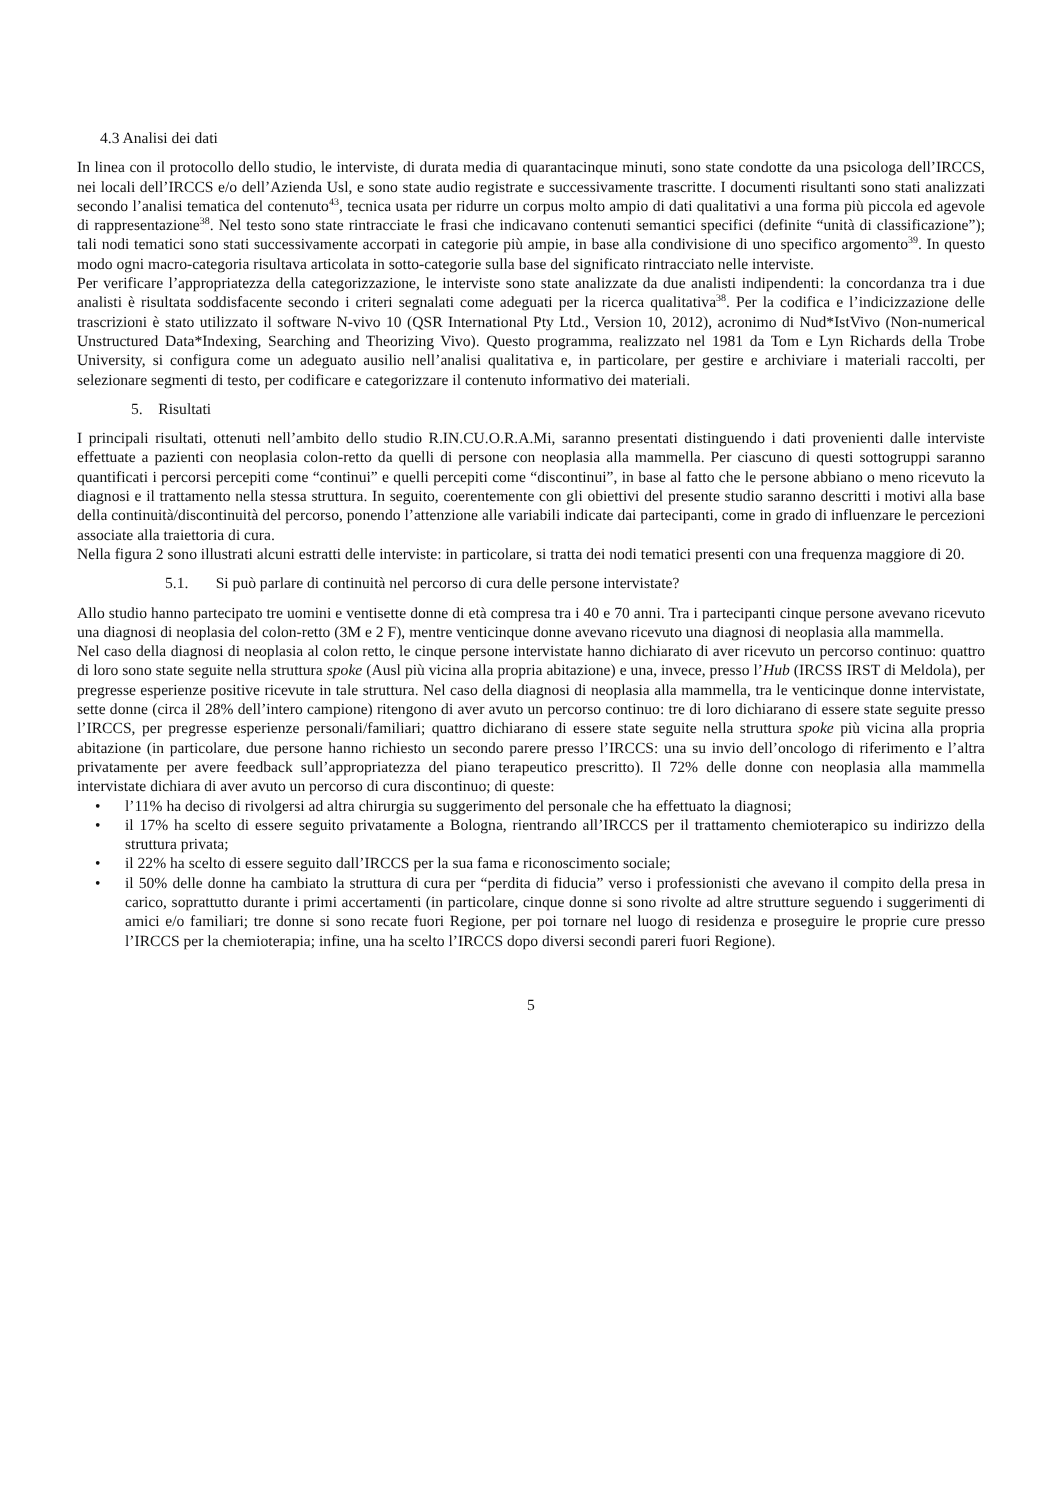4.3 Analisi dei dati
In linea con il protocollo dello studio, le interviste, di durata media di quarantacinque minuti, sono state condotte da una psicologa dell’IRCCS, nei locali dell’IRCCS e/o dell’Azienda Usl, e sono state audio registrate e successivamente trascritte. I documenti risultanti sono stati analizzati secondo l’analisi tematica del contenuto<sup>43</sup>, tecnica usata per ridurre un corpus molto ampio di dati qualitativi a una forma più piccola ed agevole di rappresentazione<sup>38</sup>. Nel testo sono state rintracciate le frasi che indicavano contenuti semantici specifici (definite “unità di classificazione”); tali nodi tematici sono stati successivamente accorpati in categorie più ampie, in base alla condivisione di uno specifico argomento<sup>39</sup>. In questo modo ogni macro-categoria risultava articolata in sotto-categorie sulla base del significato rintracciato nelle interviste.
Per verificare l’appropriatezza della categorizzazione, le interviste sono state analizzate da due analisti indipendenti: la concordanza tra i due analisti è risultata soddisfacente secondo i criteri segnalati come adeguati per la ricerca qualitativa<sup>38</sup>. Per la codifica e l’indicizzazione delle trascrizioni è stato utilizzato il software N-vivo 10 (QSR International Pty Ltd., Version 10, 2012), acronimo di Nud*IstVivo (Non-numerical Unstructured Data*Indexing, Searching and Theorizing Vivo). Questo programma, realizzato nel 1981 da Tom e Lyn Richards della Trobe University, si configura come un adeguato ausilio nell’analisi qualitativa e, in particolare, per gestire e archiviare i materiali raccolti, per selezionare segmenti di testo, per codificare e categorizzare il contenuto informativo dei materiali.
5. Risultati
I principali risultati, ottenuti nell’ambito dello studio R.IN.CU.O.R.A.Mi, saranno presentati distinguendo i dati provenienti dalle interviste effettuate a pazienti con neoplasia colon-retto da quelli di persone con neoplasia alla mammella. Per ciascuno di questi sottogruppi saranno quantificati i percorsi percepiti come “continui” e quelli percepiti come “discontinui”, in base al fatto che le persone abbiano o meno ricevuto la diagnosi e il trattamento nella stessa struttura. In seguito, coerentemente con gli obiettivi del presente studio saranno descritti i motivi alla base della continuità/discontinuità del percorso, ponendo l’attenzione alle variabili indicate dai partecipanti, come in grado di influenzare le percezioni associate alla traiettoria di cura.
Nella figura 2 sono illustrati alcuni estratti delle interviste: in particolare, si tratta dei nodi tematici presenti con una frequenza maggiore di 20.
5.1. Si può parlare di continuità nel percorso di cura delle persone intervistate?
Allo studio hanno partecipato tre uomini e ventisette donne di età compresa tra i 40 e 70 anni. Tra i partecipanti cinque persone avevano ricevuto una diagnosi di neoplasia del colon-retto (3M e 2 F), mentre venticinque donne avevano ricevuto una diagnosi di neoplasia alla mammella.
Nel caso della diagnosi di neoplasia al colon retto, le cinque persone intervistate hanno dichiarato di aver ricevuto un percorso continuo: quattro di loro sono state seguite nella struttura spoke (Ausl più vicina alla propria abitazione) e una, invece, presso l’Hub (IRCSS IRST di Meldola), per pregresse esperienze positive ricevute in tale struttura. Nel caso della diagnosi di neoplasia alla mammella, tra le venticinque donne intervistate, sette donne (circa il 28% dell’intero campione) ritengono di aver avuto un percorso continuo: tre di loro dichiarano di essere state seguite presso l’IRCCS, per pregresse esperienze personali/familiari; quattro dichiarano di essere state seguite nella struttura spoke più vicina alla propria abitazione (in particolare, due persone hanno richiesto un secondo parere presso l’IRCCS: una su invio dell’oncologo di riferimento e l’altra privatamente per avere feedback sull’appropriatezza del piano terapeutico prescritto). Il 72% delle donne con neoplasia alla mammella intervistate dichiara di aver avuto un percorso di cura discontinuo; di queste:
• l’11% ha deciso di rivolgersi ad altra chirurgia su suggerimento del personale che ha effettuato la diagnosi;
• il 17% ha scelto di essere seguito privatamente a Bologna, rientrando all’IRCCS per il trattamento chemioterapico su indirizzo della struttura privata;
• il 22% ha scelto di essere seguito dall’IRCCS per la sua fama e riconoscimento sociale;
• il 50% delle donne ha cambiato la struttura di cura per “perdita di fiducia” verso i professionisti che avevano il compito della presa in carico, soprattutto durante i primi accertamenti (in particolare, cinque donne si sono rivolte ad altre strutture seguendo i suggerimenti di amici e/o familiari; tre donne si sono recate fuori Regione, per poi tornare nel luogo di residenza e proseguire le proprie cure presso l’IRCCS per la chemioterapia; infine, una ha scelto l’IRCCS dopo diversi secondi pareri fuori Regione).
5